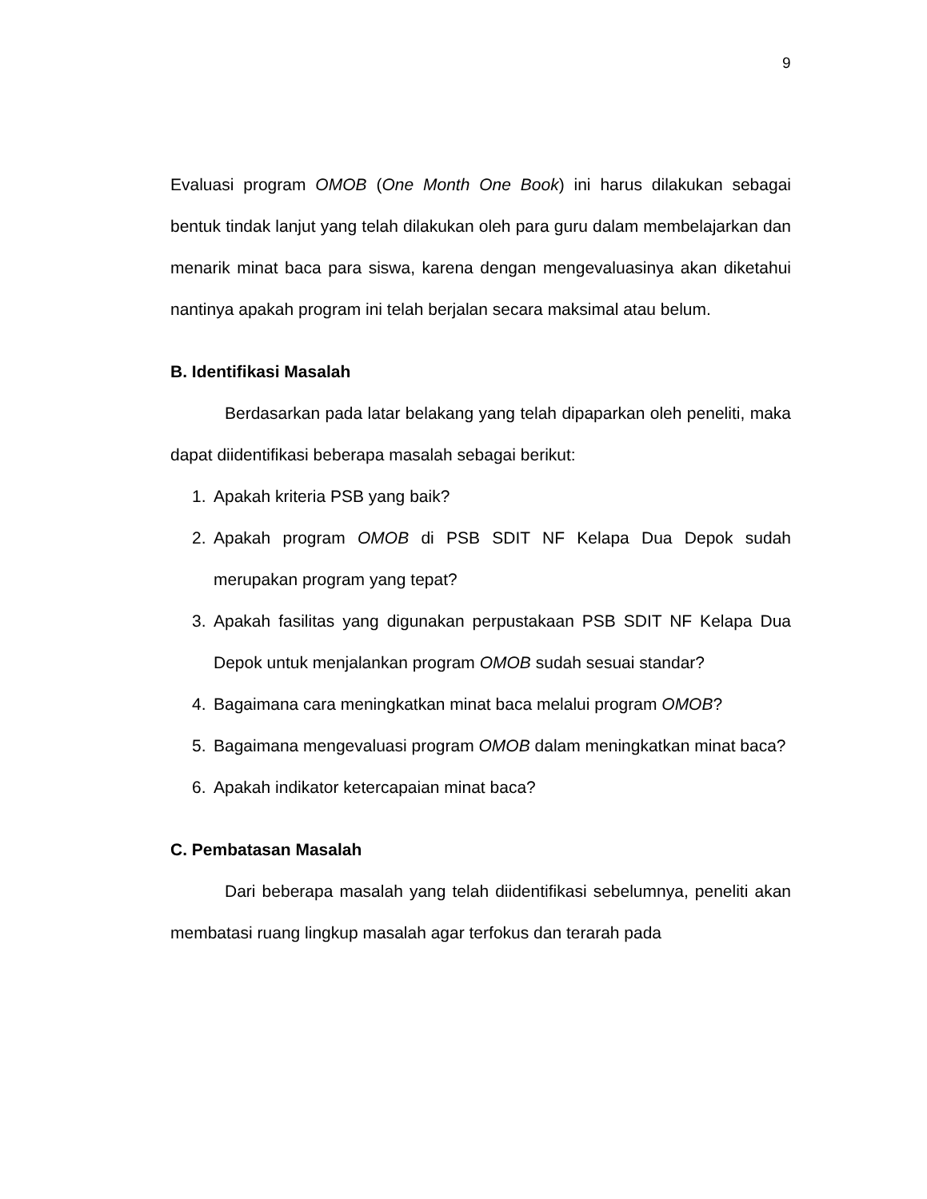9
Evaluasi program OMOB (One Month One Book) ini harus dilakukan sebagai bentuk tindak lanjut yang telah dilakukan oleh para guru dalam membelajarkan dan menarik minat baca para siswa, karena dengan mengevaluasinya akan diketahui nantinya apakah program ini telah berjalan secara maksimal atau belum.
B. Identifikasi Masalah
Berdasarkan pada latar belakang yang telah dipaparkan oleh peneliti, maka dapat diidentifikasi beberapa masalah sebagai berikut:
1. Apakah kriteria PSB yang baik?
2. Apakah program OMOB di PSB SDIT NF Kelapa Dua Depok sudah merupakan program yang tepat?
3. Apakah fasilitas yang digunakan perpustakaan PSB SDIT NF Kelapa Dua Depok untuk menjalankan program OMOB sudah sesuai standar?
4. Bagaimana cara meningkatkan minat baca melalui program OMOB?
5. Bagaimana mengevaluasi program OMOB dalam meningkatkan minat baca?
6. Apakah indikator ketercapaian minat baca?
C. Pembatasan Masalah
Dari beberapa masalah yang telah diidentifikasi sebelumnya, peneliti akan membatasi ruang lingkup masalah agar terfokus dan terarah pada